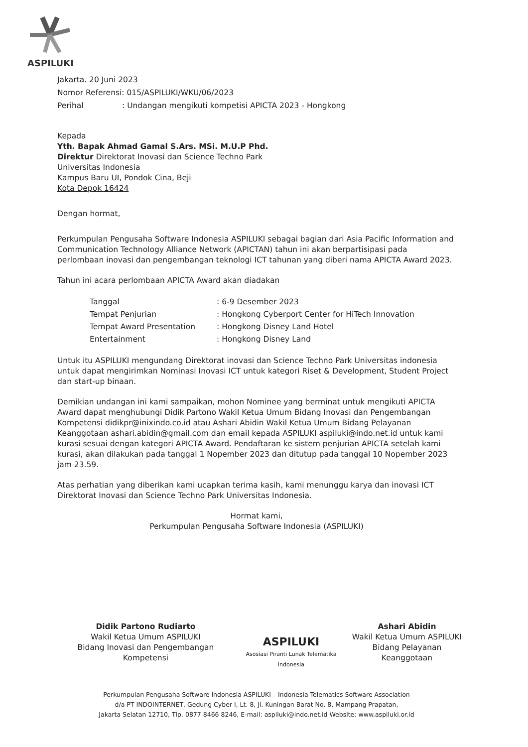ASPILUKI
Jakarta. 20 Juni 2023
Nomor Referensi: 015/ASPILUKI/WKU/06/2023
Perihal: Undangan mengikuti kompetisi APICTA 2023 - Hongkong
Kepada
Yth. Bapak Ahmad Gamal S.Ars. MSi. M.U.P Phd.
Direktur Direktorat Inovasi dan Science Techno Park
Universitas Indonesia
Kampus Baru UI, Pondok Cina, Beji
Kota Depok 16424
Dengan hormat,
Perkumpulan Pengusaha Software Indonesia ASPILUKI sebagai bagian dari Asia Pacific Information and Communication Technology Alliance Network (APICTAN) tahun ini akan berpartisipasi pada perlombaan inovasi dan pengembangan teknologi ICT tahunan yang diberi nama APICTA Award 2023.
Tahun ini acara perlombaan APICTA Award akan diadakan
| Tanggal | : 6-9 Desember 2023 |
| Tempat Penjurian | : Hongkong Cyberport Center for HiTech Innovation |
| Tempat Award Presentation | : Hongkong Disney Land Hotel |
| Entertainment | : Hongkong Disney Land |
Untuk itu ASPILUKI mengundang Direktorat inovasi dan Science Techno Park Universitas indonesia untuk dapat mengirimkan Nominasi Inovasi ICT untuk kategori Riset & Development, Student Project dan start-up binaan.
Demikian undangan ini kami sampaikan, mohon Nominee yang berminat untuk mengikuti APICTA Award dapat menghubungi Didik Partono Wakil Ketua Umum Bidang Inovasi dan Pengembangan Kompetensi didikpr@inixindo.co.id atau Ashari Abidin Wakil Ketua Umum Bidang Pelayanan Keanggotaan ashari.abidin@gmail.com dan email kepada ASPILUKI aspiluki@indo.net.id untuk kami kurasi sesuai dengan kategori APICTA Award. Pendaftaran ke sistem penjurian APICTA setelah kami kurasi, akan dilakukan pada tanggal 1 Nopember 2023 dan ditutup pada tanggal 10 Nopember 2023 jam 23.59.
Atas perhatian yang diberikan kami ucapkan terima kasih, kami menunggu karya dan inovasi ICT Direktorat Inovasi dan Science Techno Park Universitas Indonesia.
Hormat kami,
Perkumpulan Pengusaha Software Indonesia (ASPILUKI)
Didik Partono Rudiarto
Wakil Ketua Umum ASPILUKI
Bidang Inovasi dan Pengembangan Kompetensi
ASPILUKI
Asosiasi Piranti Lunak Telematika Indonesia
Ashari Abidin
Wakil Ketua Umum ASPILUKI
Bidang Pelayanan Keanggotaan
Perkumpulan Pengusaha Software Indonesia ASPILUKI – Indonesia Telematics Software Association
d/a PT INDOINTERNET, Gedung Cyber I, Lt. 8, Jl. Kuningan Barat No. 8, Mampang Prapatan,
Jakarta Selatan 12710, Tlp. 0877 8466 8246, E-mail: aspiluki@indo.net.id Website: www.aspiluki.or.id